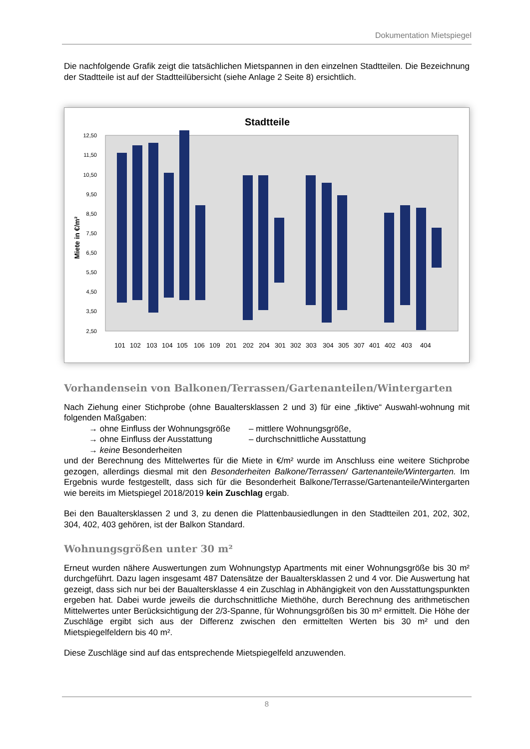Dokumentation Mietspiegel
Die nachfolgende Grafik zeigt die tatsächlichen Mietspannen in den einzelnen Stadtteilen. Die Bezeichnung der Stadtteile ist auf der Stadtteilübersicht (siehe Anlage 2 Seite 8) ersichtlich.
Stadtteile
12,50
11,50
10,50
9,50
8,50
7,50
6,50
5,50
4,50
3,50
2,50
Miete in €/m²
101
102
103
104
105
106
109
201
202
204
301
302
303
304
305
307
401
402
403
404
Vorhandensein von Balkonen/Terrassen/Gartenanteilen/Wintergarten
Nach Ziehung einer Stichprobe (ohne Baualtersklassen 2 und 3) für eine „fiktive“ Auswahl-wohnung mit folgenden Maßgaben:
→ ohne Einfluss der Wohnungsgröße – mittlere Wohnungsgröße, → ohne Einfluss der Ausstattung – durchschnittliche Ausstattung → keine Besonderheiten
und der Berechnung des Mittelwertes für die Miete in €/m² wurde im Anschluss eine weitere Stichprobe gezogen, allerdings diesmal mit den Besonderheiten Balkone/Terrassen/ Gartenanteile/Wintergarten. Im Ergebnis wurde festgestellt, dass sich für die Besonderheit Balkone/Terrasse/Gartenanteile/Wintergarten wie bereits im Mietspiegel 2018/2019 kein Zuschlag ergab.
Bei den Baualtersklassen 2 und 3, zu denen die Plattenbausiedlungen in den Stadtteilen 201, 202, 302, 304, 402, 403 gehören, ist der Balkon Standard.
Wohnungsgrößen unter 30 m²
Erneut wurden nähere Auswertungen zum Wohnungstyp Apartments mit einer Wohnungsgröße bis 30 m² durchgeführt. Dazu lagen insgesamt 487 Datensätze der Baualtersklassen 2 und 4 vor. Die Auswertung hat gezeigt, dass sich nur bei der Baualtersklasse 4 ein Zuschlag in Abhängigkeit von den Ausstattungspunkten ergeben hat. Dabei wurde jeweils die durchschnittliche Miethöhe, durch Berechnung des arithmetischen Mittelwertes unter Berücksichtigung der 2/3-Spanne, für Wohnungsgrößen bis 30 m² ermittelt. Die Höhe der Zuschläge ergibt sich aus der Differenz zwischen den ermittelten Werten bis 30 m² und den Mietspiegelfeldern bis 40 m².
Diese Zuschläge sind auf das entsprechende Mietspiegelfeld anzuwenden.
8